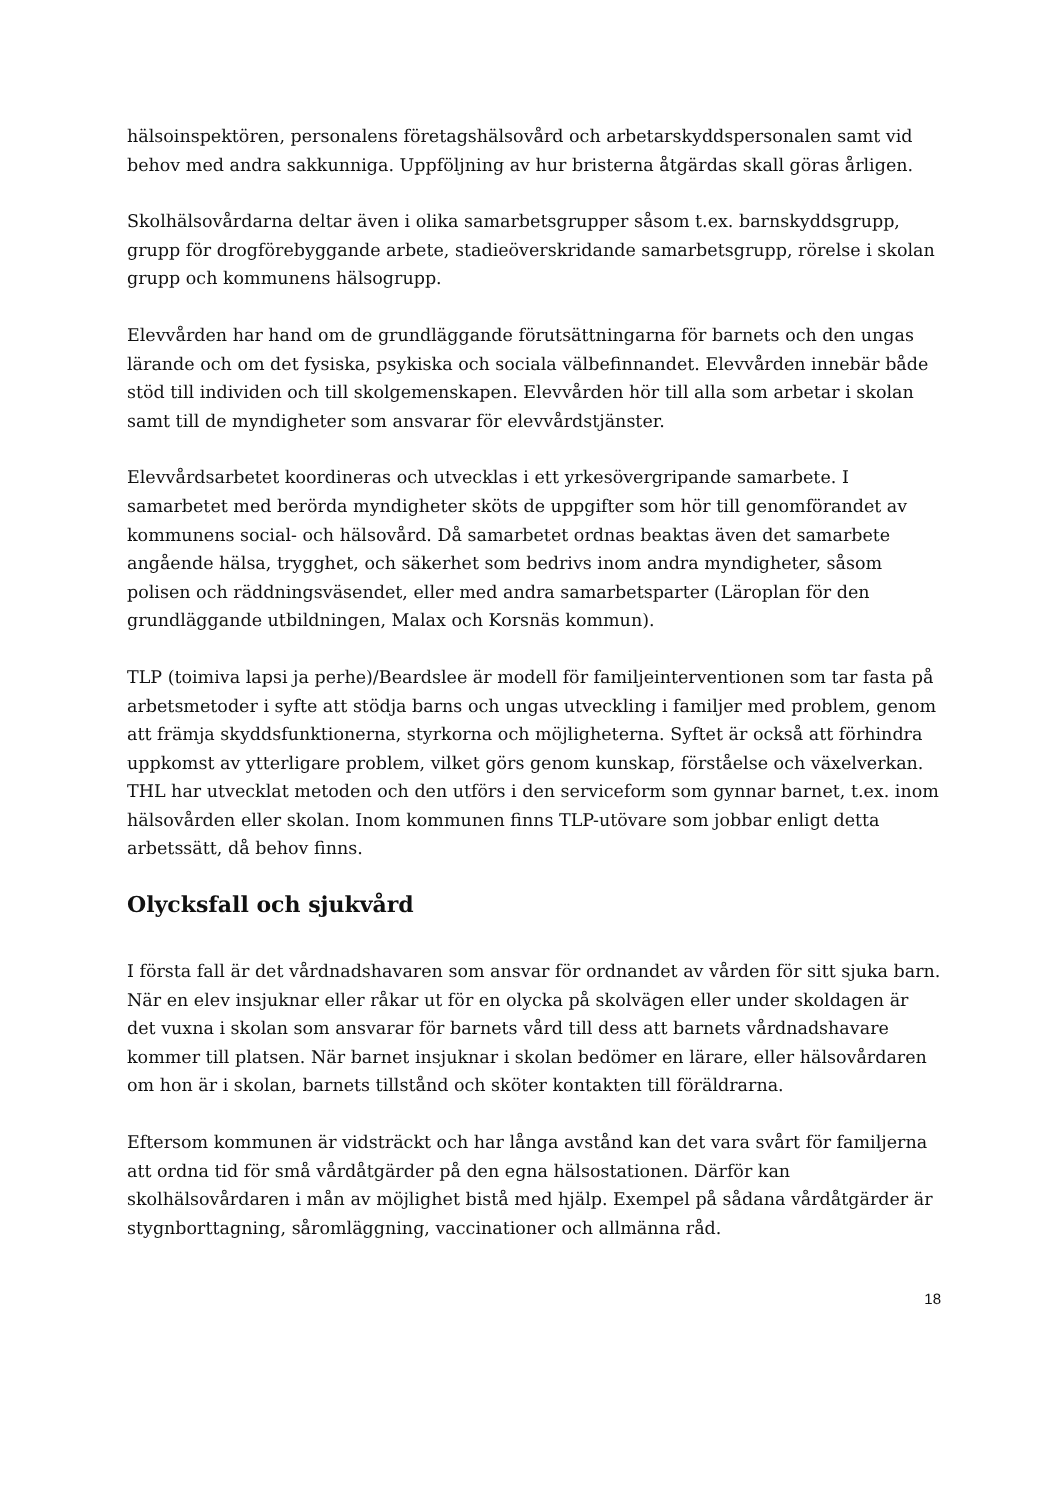hälsoinspektören, personalens företagshälsovård och arbetarskyddspersonalen samt vid behov med andra sakkunniga. Uppföljning av hur bristerna åtgärdas skall göras årligen.
Skolhälsovårdarna deltar även i olika samarbetsgrupper såsom t.ex. barnskyddsgrupp, grupp för drogförebyggande arbete, stadieöverskridande samarbetsgrupp, rörelse i skolan grupp och kommunens hälsogrupp.
Elevvården har hand om de grundläggande förutsättningarna för barnets och den ungas lärande och om det fysiska, psykiska och sociala välbefinnandet. Elevvården innebär både stöd till individen och till skolgemenskapen. Elevvården hör till alla som arbetar i skolan samt till de myndigheter som ansvarar för elevvårdstjänster.
Elevvårdsarbetet koordineras och utvecklas i ett yrkesövergripande samarbete. I samarbetet med berörda myndigheter sköts de uppgifter som hör till genomförandet av kommunens social- och hälsovård. Då samarbetet ordnas beaktas även det samarbete angående hälsa, trygghet, och säkerhet som bedrivs inom andra myndigheter, såsom polisen och räddningsväsendet, eller med andra samarbetsparter (Läroplan för den grundläggande utbildningen, Malax och Korsnäs kommun).
TLP (toimiva lapsi ja perhe)/Beardslee är modell för familjeinterventionen som tar fasta på arbetsmetoder i syfte att stödja barns och ungas utveckling i familjer med problem, genom att främja skyddsfunktionerna, styrkorna och möjligheterna. Syftet är också att förhindra uppkomst av ytterligare problem, vilket görs genom kunskap, förståelse och växelverkan. THL har utvecklat metoden och den utförs i den serviceform som gynnar barnet, t.ex. inom hälsovården eller skolan. Inom kommunen finns TLP-utövare som jobbar enligt detta arbetssätt, då behov finns.
Olycksfall och sjukvård
I första fall är det vårdnadshavaren som ansvar för ordnandet av vården för sitt sjuka barn. När en elev insjuknar eller råkar ut för en olycka på skolvägen eller under skoldagen är det vuxna i skolan som ansvarar för barnets vård till dess att barnets vårdnadshavare kommer till platsen. När barnet insjuknar i skolan bedömer en lärare, eller hälsovårdaren om hon är i skolan, barnets tillstånd och sköter kontakten till föräldrarna.
Eftersom kommunen är vidsträckt och har långa avstånd kan det vara svårt för familjerna att ordna tid för små vårdåtgärder på den egna hälsostationen. Därför kan skolhälsovårdaren i mån av möjlighet bistå med hjälp. Exempel på sådana vårdåtgärder är stygnborttagning, såromläggning, vaccinationer och allmänna råd.
18